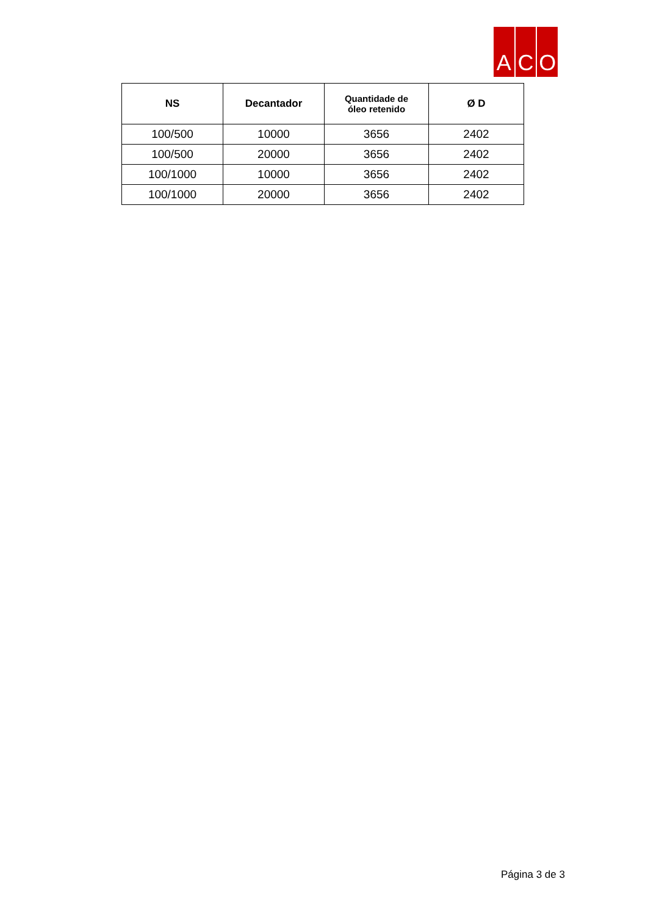A C O
| NS | Decantador | Quantidade de óleo retenido | Ø D |
| --- | --- | --- | --- |
| 100/500 | 10000 | 3656 | 2402 |
| 100/500 | 20000 | 3656 | 2402 |
| 100/1000 | 10000 | 3656 | 2402 |
| 100/1000 | 20000 | 3656 | 2402 |
Página 3 de 3